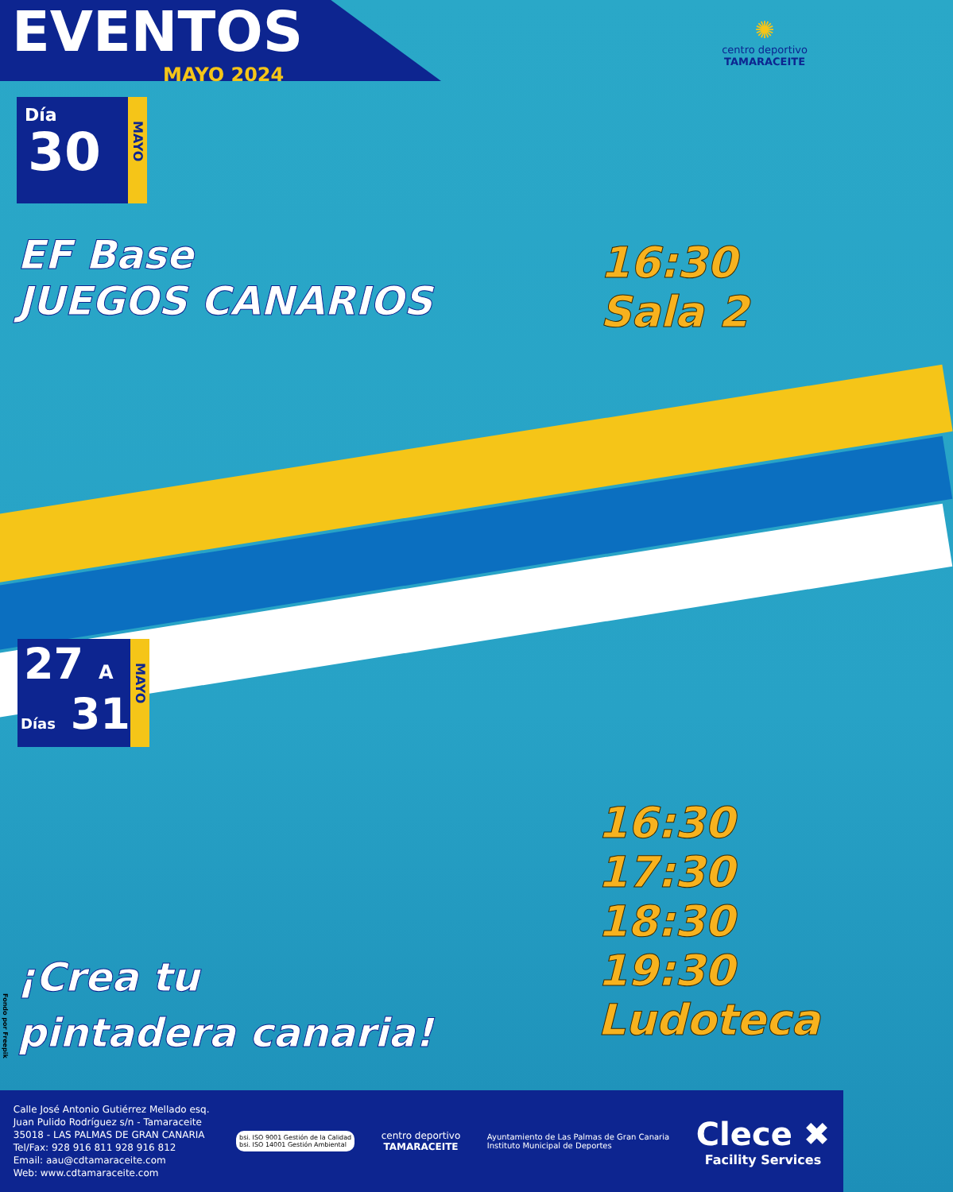EVENTOS
MAYO 2024
✺
centro deportivo
TAMARACEITE
Día
30
MAYO
EF Base
JUEGOS CANARIOS
16:30
Sala 2
27 A
Días 31
MAYO
¡Crea tu
pintadera canaria!
16:30
17:30
18:30
19:30
Ludoteca
Fondo por Freepik
Calle José Antonio Gutiérrez Mellado esq.
Juan Pulido Rodríguez s/n - Tamaraceite
35018 - LAS PALMAS DE GRAN CANARIA
Tel/Fax: 928 916 811 928 916 812
Email: aau@cdtamaraceite.com
Web: www.cdtamaraceite.com
bsi. ISO 9001 Gestión de la Calidad
bsi. ISO 14001 Gestión Ambiental
centro deportivo
TAMARACEITE
Ayuntamiento de Las Palmas de Gran Canaria
Instituto Municipal de Deportes
Clece ✖
Facility Services